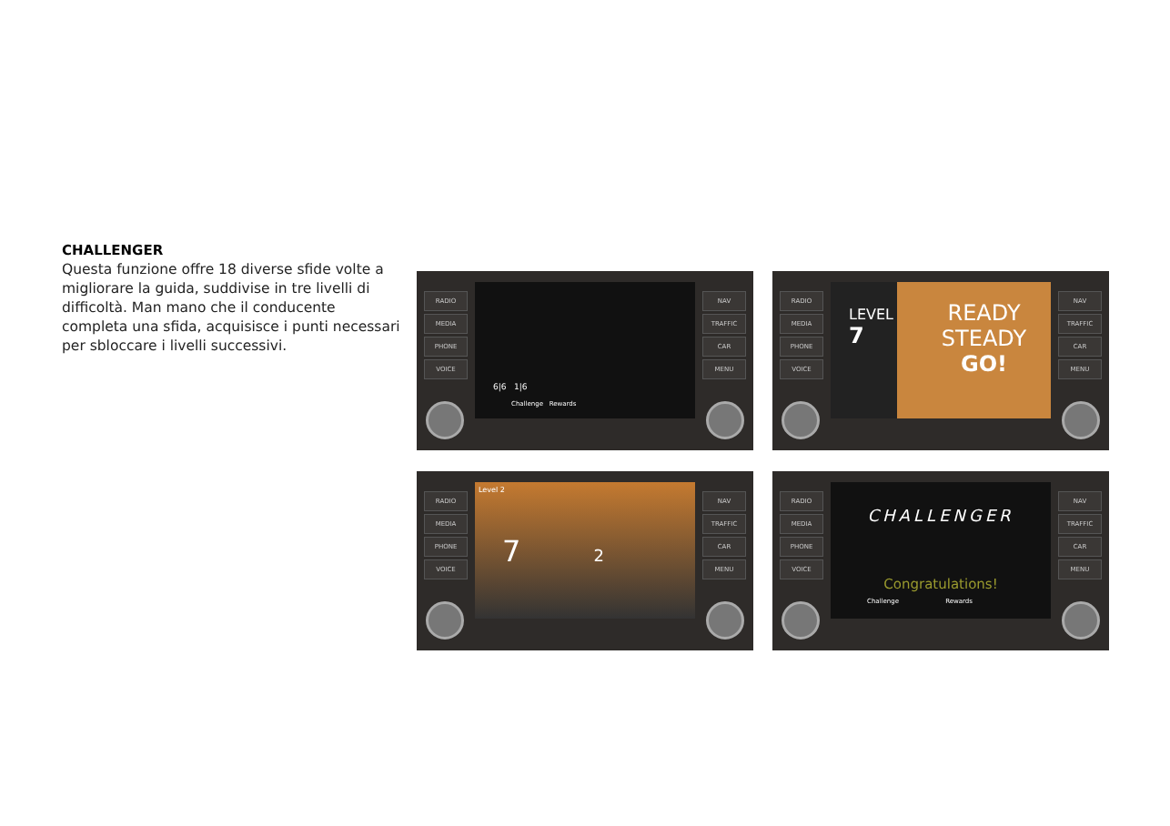CHALLENGER
Questa funzione offre 18 diverse sfide volte a migliorare la guida, suddivise in tre livelli di difficoltà. Man mano che il conducente completa una sfida, acquisisce i punti necessari per sbloccare i livelli successivi.
RADIO
MEDIA
PHONE
VOICE
NAV
TRAFFIC
CAR
MENU
6|6 1|6
Challenge Rewards
RADIO
MEDIA
PHONE
VOICE
NAV
TRAFFIC
CAR
MENU
LEVEL
7
READY
STEADY
GO!
RADIO
MEDIA
PHONE
VOICE
NAV
TRAFFIC
CAR
MENU
Level 2
7 2
RADIO
MEDIA
PHONE
VOICE
NAV
TRAFFIC
CAR
MENU
CHALLENGER
Congratulations!
Challenge Rewards